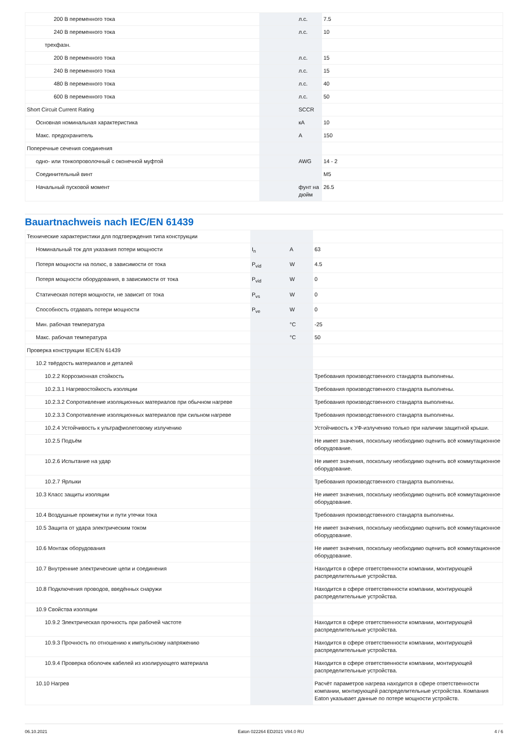| 200 В переменного тока | | л.с. | 7.5 |
| 240 В переменного тока | | л.с. | 10 |
| трехфазн. | | | |
| 200 В переменного тока | | л.с. | 15 |
| 240 В переменного тока | | л.с. | 15 |
| 480 В переменного тока | | л.с. | 40 |
| 600 В переменного тока | | л.с. | 50 |
| Short Circuit Current Rating | | SCCR | |
| Основная номинальная характеристика | | кА | 10 |
| Макс. предохранитель | | A | 150 |
| Поперечные сечения соединения | | | |
| одно- или тонкопроволочный с оконечной муфтой | | AWG | 14 - 2 |
| Соединительный винт | | | M5 |
| Начальный пусковой момент | | фунт на дюйм | 26.5 |
Bauartnachweis nach IEC/EN 61439
| Технические характеристики для подтверждения типа конструкции | | | |
| Номинальный ток для указания потери мощности | I<sub>n</sub> | A | 63 |
| Потеря мощности на полюс, в зависимости от тока | P<sub>vid</sub> | W | 4.5 |
| Потеря мощности оборудования, в зависимости от тока | P<sub>vid</sub> | W | 0 |
| Статическая потеря мощности, не зависит от тока | P<sub>vs</sub> | W | 0 |
| Способность отдавать потери мощности | P<sub>ve</sub> | W | 0 |
| Мин. рабочая температура | | °C | -25 |
| Макс. рабочая температура | | °C | 50 |
| Проверка конструкции IEC/EN 61439 | | | |
| 10.2 твёрдость материалов и деталей | | | |
| 10.2.2 Коррозионная стойкость | | | Требования производственного стандарта выполнены. |
| 10.2.3.1 Нагревостойкость изоляции | | | Требования производственного стандарта выполнены. |
| 10.2.3.2 Сопротивление изоляционных материалов при обычном нагреве | | | Требования производственного стандарта выполнены. |
| 10.2.3.3 Сопротивление изоляционных материалов при сильном нагреве | | | Требования производственного стандарта выполнены. |
| 10.2.4 Устойчивость к ультрафиолетовому излучению | | | Устойчивость к УФ-излучению только при наличии защитной крыши. |
| 10.2.5 Подъём | | | Не имеет значения, поскольку необходимо оценить всё коммутационное оборудование. |
| 10.2.6 Испытание на удар | | | Не имеет значения, поскольку необходимо оценить всё коммутационное оборудование. |
| 10.2.7 Ярлыки | | | Требования производственного стандарта выполнены. |
| 10.3 Класс защиты изоляции | | | Не имеет значения, поскольку необходимо оценить всё коммутационное оборудование. |
| 10.4 Воздушные промежутки и пути утечки тока | | | Требования производственного стандарта выполнены. |
| 10.5 Защита от удара электрическим током | | | Не имеет значения, поскольку необходимо оценить всё коммутационное оборудование. |
| 10.6 Монтаж оборудования | | | Не имеет значения, поскольку необходимо оценить всё коммутационное оборудование. |
| 10.7 Внутренние электрические цепи и соединения | | | Находится в сфере ответственности компании, монтирующей распределительные устройства. |
| 10.8 Подключения проводов, введённых снаружи | | | Находится в сфере ответственности компании, монтирующей распределительные устройства. |
| 10.9 Свойства изоляции | | | |
| 10.9.2 Электрическая прочность при рабочей частоте | | | Находится в сфере ответственности компании, монтирующей распределительные устройства. |
| 10.9.3 Прочность по отношению к импульсному напряжению | | | Находится в сфере ответственности компании, монтирующей распределительные устройства. |
| 10.9.4 Проверка оболочек кабелей из изолирующего материала | | | Находится в сфере ответственности компании, монтирующей распределительные устройства. |
| 10.10 Нагрев | | | Расчёт параметров нагрева находится в сфере ответственности компании, монтирующей распределительные устройства. Компания Eaton указывает данные по потере мощности устройств. |
06.10.2021 Eaton 022264 ED2021 V84.0 RU 4 / 6